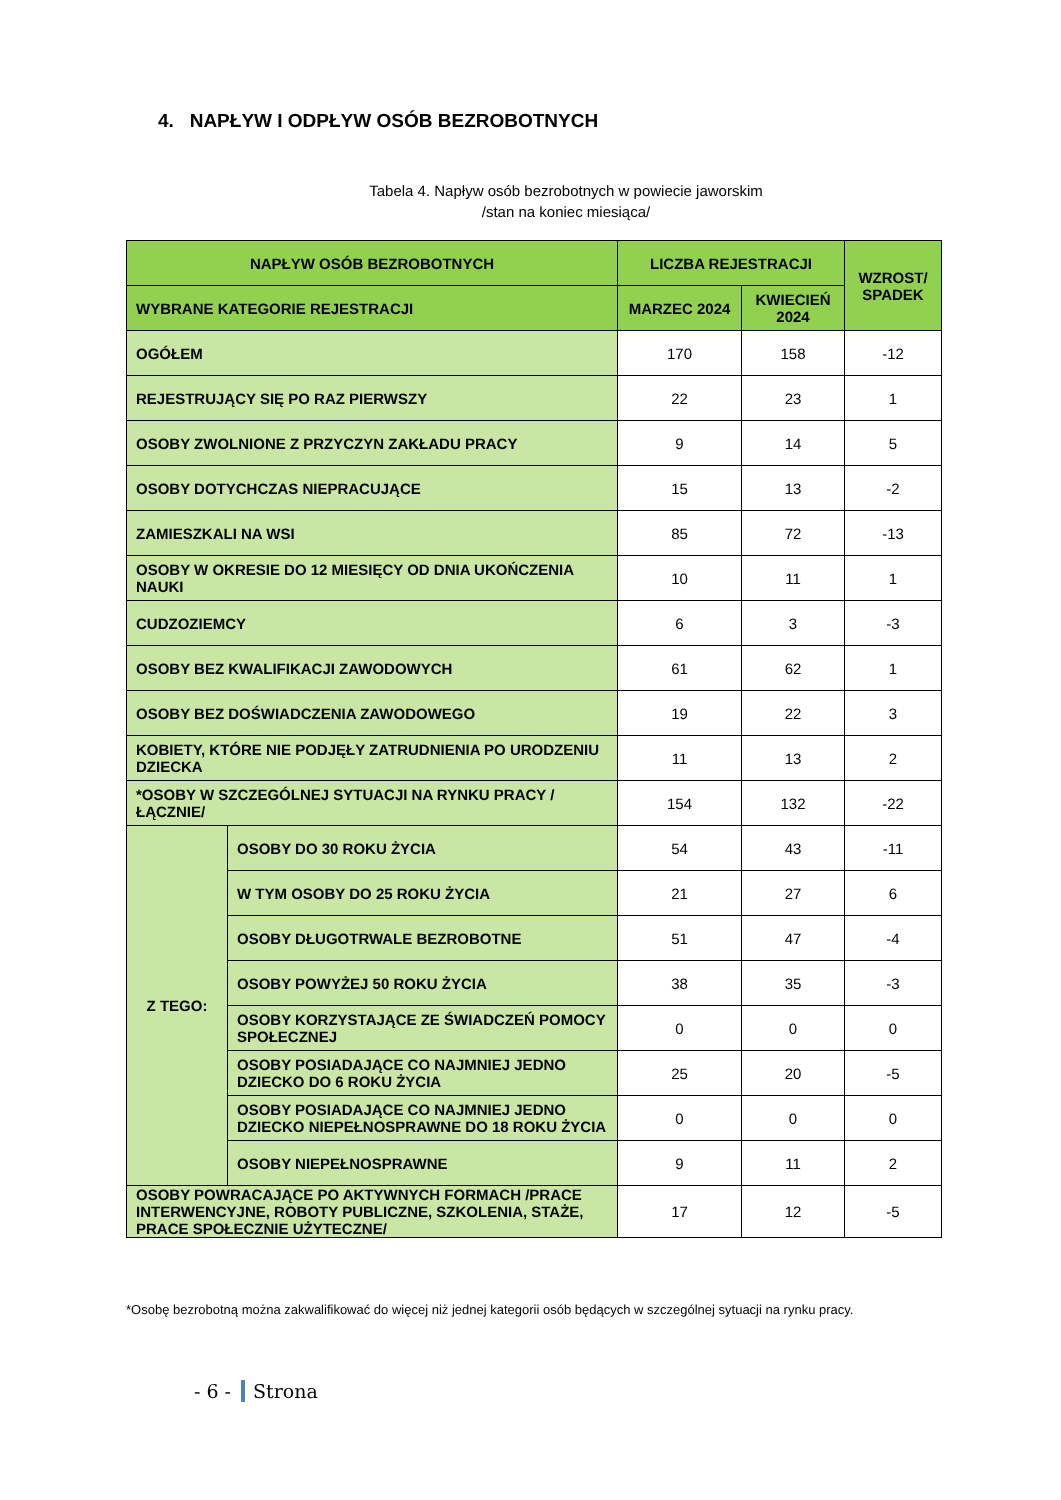4. NAPŁYW I ODPŁYW OSÓB BEZROBOTNYCH
Tabela 4. Napływ osób bezrobotnych w powiecie jaworskim
/stan na koniec miesiąca/
| NAPŁYW OSÓB BEZROBOTNYCH | | LICZBA REJESTRACJI | | WZROST/ SPADEK |
| --- | --- | --- | --- | --- |
| WYBRANE KATEGORIE REJESTRACJI | | MARZEC 2024 | KWIECIEŃ 2024 | |
| OGÓŁEM | | 170 | 158 | -12 |
| REJESTRUJĄCY SIĘ PO RAZ PIERWSZY | | 22 | 23 | 1 |
| OSOBY ZWOLNIONE Z PRZYCZYN ZAKŁADU PRACY | | 9 | 14 | 5 |
| OSOBY DOTYCHCZAS NIEPRACUJĄCE | | 15 | 13 | -2 |
| ZAMIESZKALI NA WSI | | 85 | 72 | -13 |
| OSOBY W OKRESIE DO 12 MIESIĘCY OD DNIA UKOŃCZENIA NAUKI | | 10 | 11 | 1 |
| CUDZOZIEMCY | | 6 | 3 | -3 |
| OSOBY BEZ KWALIFIKACJI ZAWODOWYCH | | 61 | 62 | 1 |
| OSOBY BEZ DOŚWIADCZENIA ZAWODOWEGO | | 19 | 22 | 3 |
| KOBIETY, KTÓRE NIE PODJĘŁY ZATRUDNIENIA PO URODZENIU DZIECKA | | 11 | 13 | 2 |
| *OSOBY W SZCZEGÓLNEJ SYTUACJI NA RYNKU PRACY /ŁĄCZNIE/ | | 154 | 132 | -22 |
| Z TEGO: | OSOBY DO 30 ROKU ŻYCIA | 54 | 43 | -11 |
| | W TYM OSOBY DO 25 ROKU ŻYCIA | 21 | 27 | 6 |
| | OSOBY DŁUGOTRWALE BEZROBOTNE | 51 | 47 | -4 |
| | OSOBY POWYŻEJ 50 ROKU ŻYCIA | 38 | 35 | -3 |
| | OSOBY KORZYSTAJĄCE ZE ŚWIADCZEŃ POMOCY SPOŁECZNEJ | 0 | 0 | 0 |
| | OSOBY POSIADAJĄCE CO NAJMNIEJ JEDNO DZIECKO DO 6 ROKU ŻYCIA | 25 | 20 | -5 |
| | OSOBY POSIADAJĄCE CO NAJMNIEJ JEDNO DZIECKO NIEPEŁNOSPRAWNE DO 18 ROKU ŻYCIA | 0 | 0 | 0 |
| | OSOBY NIEPEŁNOSPRAWNE | 9 | 11 | 2 |
| OSOBY POWRACAJĄCE PO AKTYWNYCH FORMACH /PRACE INTERWENCYJNE, ROBOTY PUBLICZNE, SZKOLENIA, STAŻE, PRACE SPOŁECZNIE UŻYTECZNE/ | | 17 | 12 | -5 |
*Osobę bezrobotną można zakwalifikować do więcej niż jednej kategorii osób będących w szczególnej sytuacji na rynku pracy.
- 6 - Strona